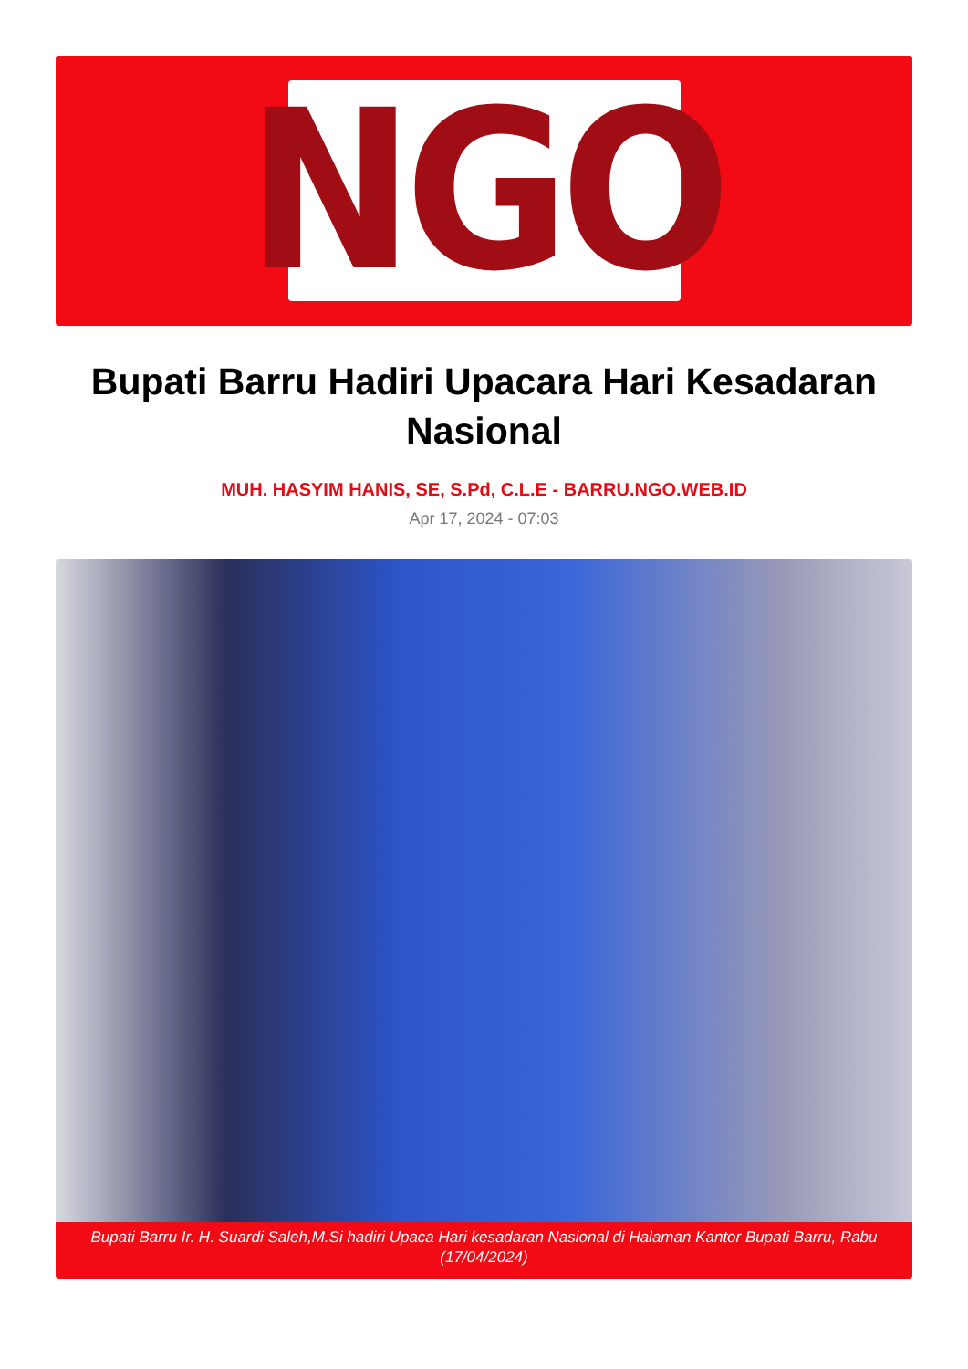NGO
Bupati Barru Hadiri Upacara Hari Kesadaran Nasional
MUH. HASYIM HANIS, SE, S.Pd, C.L.E - BARRU.NGO.WEB.ID
Apr 17, 2024 - 07:03
Bupati Barru Ir. H. Suardi Saleh,M.Si hadiri Upaca Hari kesadaran Nasional di Halaman Kantor Bupati Barru, Rabu (17/04/2024)